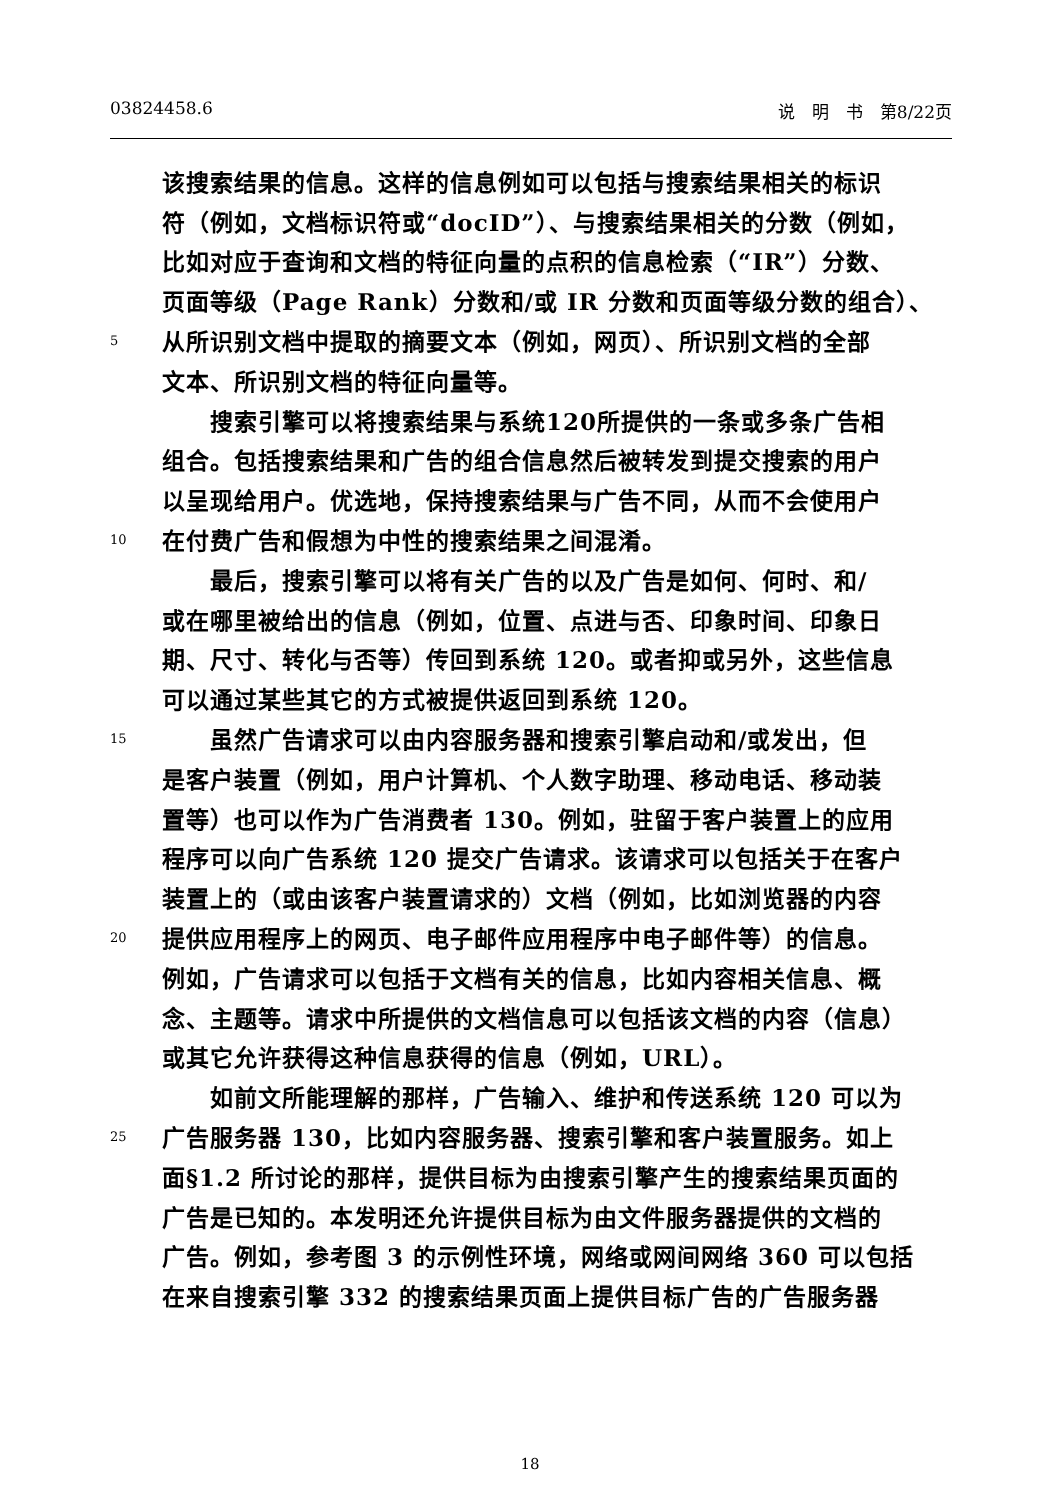03824458.6 说　明　书　第8/22页
该搜索结果的信息。这样的信息例如可以包括与搜索结果相关的标识
符（例如，文档标识符或“docID”）、与搜索结果相关的分数（例如，
比如对应于查询和文档的特征向量的点积的信息检索（“IR”）分数、
页面等级（Page Rank）分数和/或 IR 分数和页面等级分数的组合）、
5 从所识别文档中提取的摘要文本（例如，网页）、所识别文档的全部
文本、所识别文档的特征向量等。
　　搜索引擎可以将搜索结果与系统120所提供的一条或多条广告相
组合。包括搜索结果和广告的组合信息然后被转发到提交搜索的用户
以呈现给用户。优选地，保持搜索结果与广告不同，从而不会使用户
10 在付费广告和假想为中性的搜索结果之间混淆。
　　最后，搜索引擎可以将有关广告的以及广告是如何、何时、和/
或在哪里被给出的信息（例如，位置、点进与否、印象时间、印象日
期、尺寸、转化与否等）传回到系统 120。或者抑或另外，这些信息
可以通过某些其它的方式被提供返回到系统 120。
15　　虽然广告请求可以由内容服务器和搜索引擎启动和/或发出，但
是客户装置（例如，用户计算机、个人数字助理、移动电话、移动装
置等）也可以作为广告消费者 130。例如，驻留于客户装置上的应用
程序可以向广告系统 120 提交广告请求。该请求可以包括关于在客户
装置上的（或由该客户装置请求的）文档（例如，比如浏览器的内容
20 提供应用程序上的网页、电子邮件应用程序中电子邮件等）的信息。
例如，广告请求可以包括于文档有关的信息，比如内容相关信息、概
念、主题等。请求中所提供的文档信息可以包括该文档的内容（信息）
或其它允许获得这种信息获得的信息（例如，URL）。
　　如前文所能理解的那样，广告输入、维护和传送系统 120 可以为
25 广告服务器 130，比如内容服务器、搜索引擎和客户装置服务。如上
面§1.2 所讨论的那样，提供目标为由搜索引擎产生的搜索结果页面的
广告是已知的。本发明还允许提供目标为由文件服务器提供的文档的
广告。例如，参考图 3 的示例性环境，网络或网间网络 360 可以包括
在来自搜索引擎 332 的搜索结果页面上提供目标广告的广告服务器
18